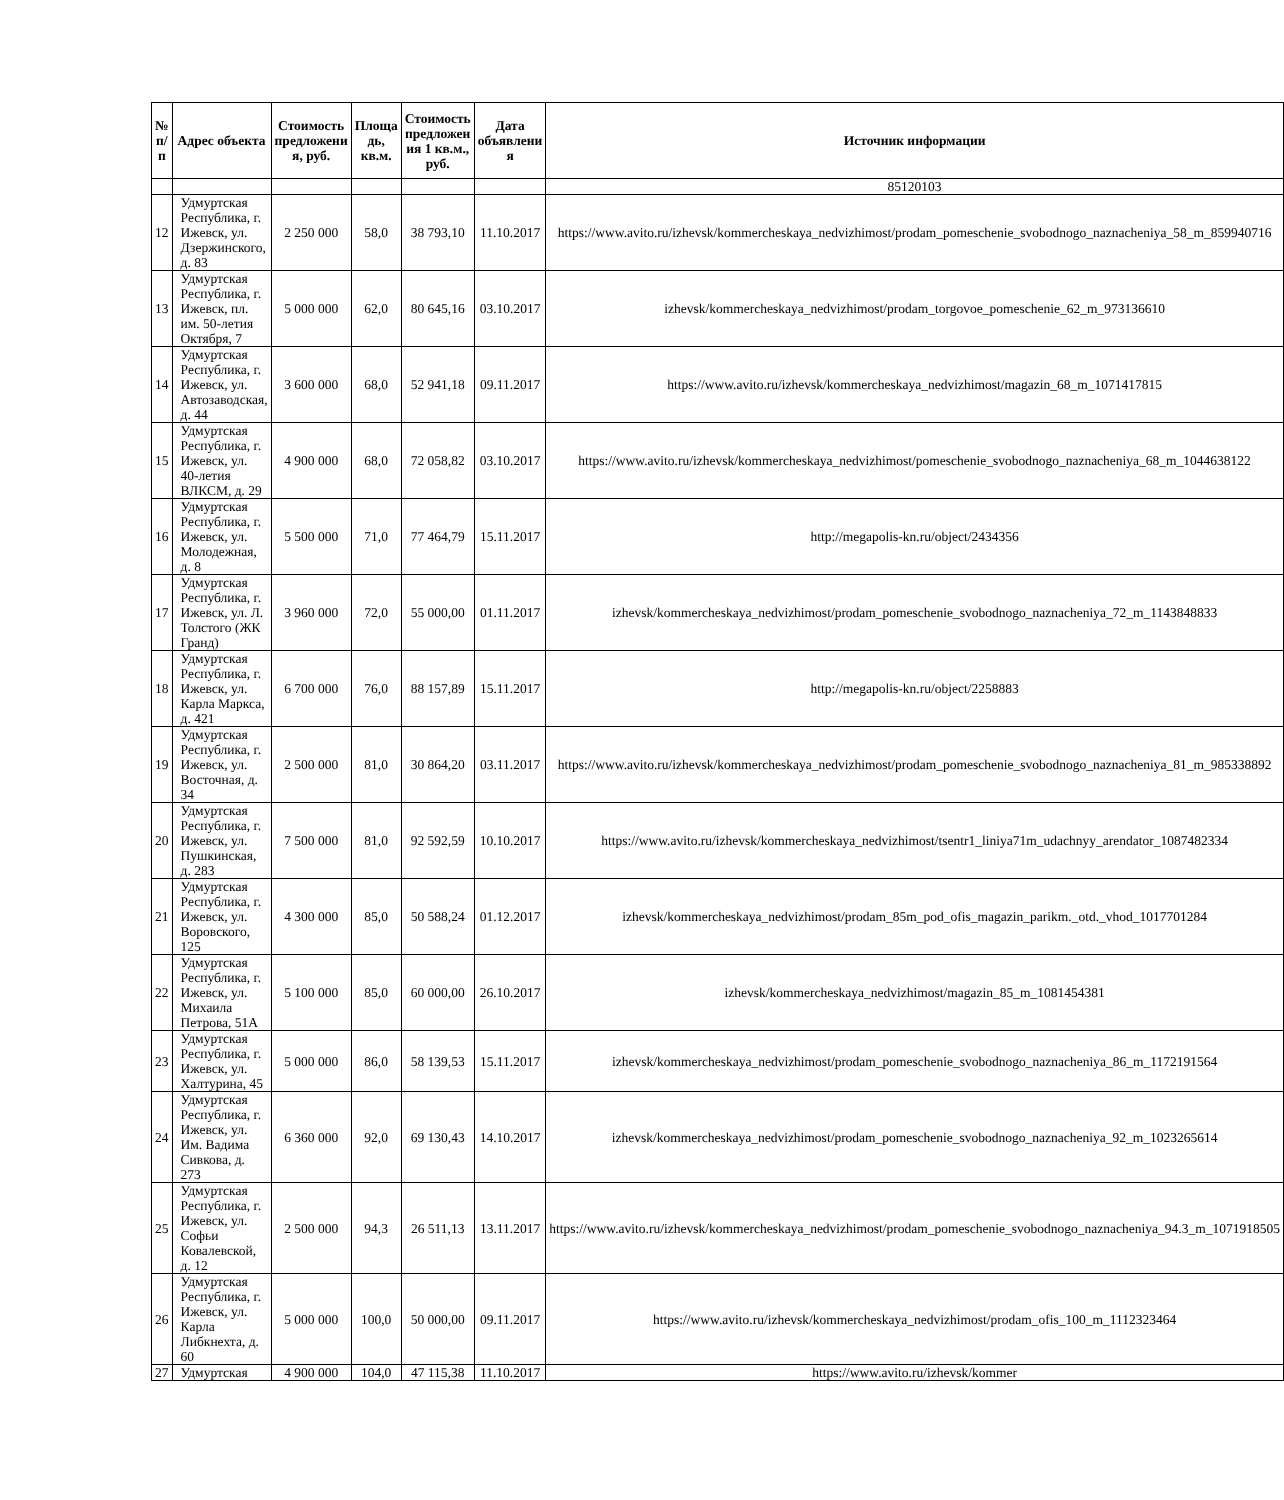| № п/п | Адрес объекта | Стоимость предложени я, руб. | Площа дь, кв.м. | Стоимость предложен ия 1 кв.м., руб. | Дата объявлени я | Источник информации |
| --- | --- | --- | --- | --- | --- | --- |
| | | | | | | 85120103 |
| 12 | Удмуртская Республика, г. Ижевск, ул. Дзержинского, д. 83 | 2 250 000 | 58,0 | 38 793,10 | 11.10.2017 | https://www.avito.ru/izhevsk/kommercheskaya_nedvizhimost/prodam_pomeschenie_svobodnogo_naznacheniya_58_m_859940716 |
| 13 | Удмуртская Республика, г. Ижевск, пл. им. 50-летия Октября, 7 | 5 000 000 | 62,0 | 80 645,16 | 03.10.2017 | izhevsk/kommercheskaya_nedvizhimost/prodam_torgovoe_pomeschenie_62_m_973136610 |
| 14 | Удмуртская Республика, г. Ижевск, ул. Автозаводская, д. 44 | 3 600 000 | 68,0 | 52 941,18 | 09.11.2017 | https://www.avito.ru/izhevsk/kommercheskaya_nedvizhimost/magazin_68_m_1071417815 |
| 15 | Удмуртская Республика, г. Ижевск, ул. 40-летия ВЛКСМ, д. 29 | 4 900 000 | 68,0 | 72 058,82 | 03.10.2017 | https://www.avito.ru/izhevsk/kommercheskaya_nedvizhimost/pomeschenie_svobodnogo_naznacheniya_68_m_1044638122 |
| 16 | Удмуртская Республика, г. Ижевск, ул. Молодежная, д. 8 | 5 500 000 | 71,0 | 77 464,79 | 15.11.2017 | http://megapolis-kn.ru/object/2434356 |
| 17 | Удмуртская Республика, г. Ижевск, ул. Л. Толстого (ЖК Гранд) | 3 960 000 | 72,0 | 55 000,00 | 01.11.2017 | izhevsk/kommercheskaya_nedvizhimost/prodam_pomeschenie_svobodnogo_naznacheniya_72_m_1143848833 |
| 18 | Удмуртская Республика, г. Ижевск, ул. Карла Маркса, д. 421 | 6 700 000 | 76,0 | 88 157,89 | 15.11.2017 | http://megapolis-kn.ru/object/2258883 |
| 19 | Удмуртская Республика, г. Ижевск, ул. Восточная, д. 34 | 2 500 000 | 81,0 | 30 864,20 | 03.11.2017 | https://www.avito.ru/izhevsk/kommercheskaya_nedvizhimost/prodam_pomeschenie_svobodnogo_naznacheniya_81_m_985338892 |
| 20 | Удмуртская Республика, г. Ижевск, ул. Пушкинская, д. 283 | 7 500 000 | 81,0 | 92 592,59 | 10.10.2017 | https://www.avito.ru/izhevsk/kommercheskaya_nedvizhimost/tsentr1_liniya71m_udachnyy_arendator_1087482334 |
| 21 | Удмуртская Республика, г. Ижевск, ул. Воровского, 125 | 4 300 000 | 85,0 | 50 588,24 | 01.12.2017 | izhevsk/kommercheskaya_nedvizhimost/prodam_85m_pod_ofis_magazin_parikm._otd._vhod_1017701284 |
| 22 | Удмуртская Республика, г. Ижевск, ул. Михаила Петрова, 51А | 5 100 000 | 85,0 | 60 000,00 | 26.10.2017 | izhevsk/kommercheskaya_nedvizhimost/magazin_85_m_1081454381 |
| 23 | Удмуртская Республика, г. Ижевск, ул. Халтурина, 45 | 5 000 000 | 86,0 | 58 139,53 | 15.11.2017 | izhevsk/kommercheskaya_nedvizhimost/prodam_pomeschenie_svobodnogo_naznacheniya_86_m_1172191564 |
| 24 | Удмуртская Республика, г. Ижевск, ул. Им. Вадима Сивкова, д. 273 | 6 360 000 | 92,0 | 69 130,43 | 14.10.2017 | izhevsk/kommercheskaya_nedvizhimost/prodam_pomeschenie_svobodnogo_naznacheniya_92_m_1023265614 |
| 25 | Удмуртская Республика, г. Ижевск, ул. Софьи Ковалевской, д. 12 | 2 500 000 | 94,3 | 26 511,13 | 13.11.2017 | https://www.avito.ru/izhevsk/kommercheskaya_nedvizhimost/prodam_pomeschenie_svobodnogo_naznacheniya_94.3_m_1071918505 |
| 26 | Удмуртская Республика, г. Ижевск, ул. Карла Либкнехта, д. 60 | 5 000 000 | 100,0 | 50 000,00 | 09.11.2017 | https://www.avito.ru/izhevsk/kommercheskaya_nedvizhimost/prodam_ofis_100_m_1112323464 |
| 27 | Удмуртская | 4 900 000 | 104,0 | 47 115,38 | 11.10.2017 | https://www.avito.ru/izhevsk/kommer |